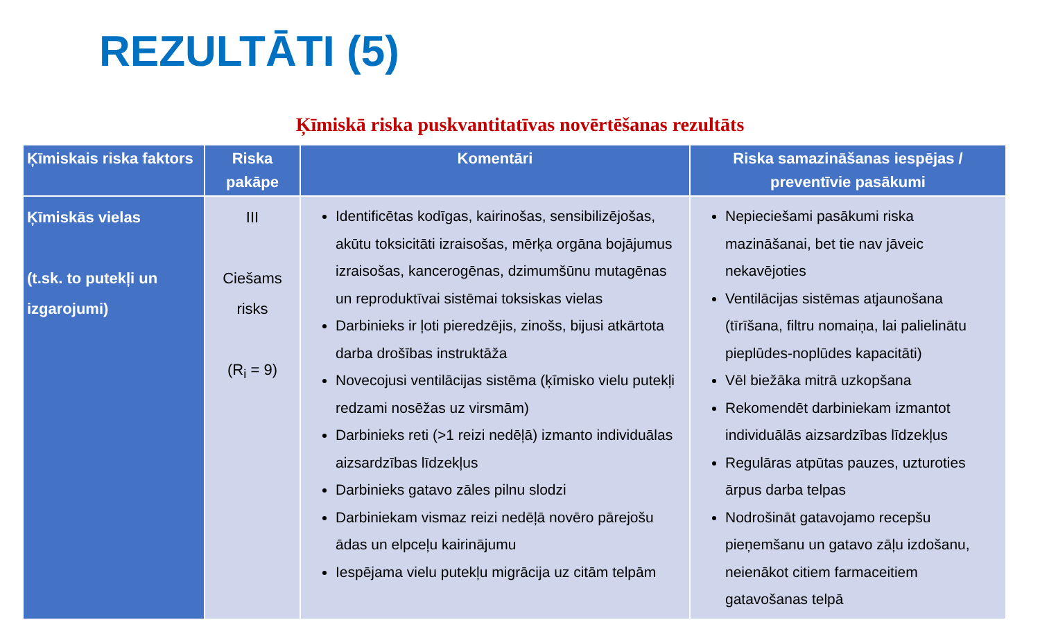REZULTĀTI (5)
Ķīmiskā riska puskvantitatīvas novērtēšanas rezultāts
| Ķīmiskais riska faktors | Riska pakāpe | Komentāri | Riska samazināšanas iespējas / preventīvie pasākumi |
| --- | --- | --- | --- |
| Ķīmiskās vielas (t.sk. to putekļi un izgarojumi) | III Ciešams risks (R<sub>i</sub> = 9) | Identificētas kodīgas, kairinošas, sensibilizējošas, akūtu toksicitāti izraisošas, mērķa orgāna bojājumus izraisošas, kancerogēnas, dzimumšūnu mutagēnas un reproduktīvai sistēmai toksiskas vielas Darbinieks ir ļoti pieredzējis, zinošs, bijusi atkārtota darba drošības instruktāža Novecojusi ventilācijas sistēma (ķīmisko vielu putekļi redzami nosēžas uz virsmām) Darbinieks reti (>1 reizi nedēļā) izmanto individuālas aizsardzības līdzekļus Darbinieks gatavo zāles pilnu slodzi Darbiniekam vismaz reizi nedēļā novēro pārejošu ādas un elpceļu kairinājumu Iespējama vielu putekļu migrācija uz citām telpām | Nepieciešami pasākumi riska mazināšanai, bet tie nav jāveic nekavējoties Ventilācijas sistēmas atjaunošana (tīrīšana, filtru nomaiņa, lai palielinātu pieplūdes-noplūdes kapacitāti) Vēl biežāka mitrā uzkopšana Rekomendēt darbiniekam izmantot individuālās aizsardzības līdzekļus Regulāras atpūtas pauzes, uzturoties ārpus darba telpas Nodrošināt gatavojamo recepšu pieņemšanu un gatavo zāļu izdošanu, neienākot citiem farmaceitiem gatavošanas telpā |